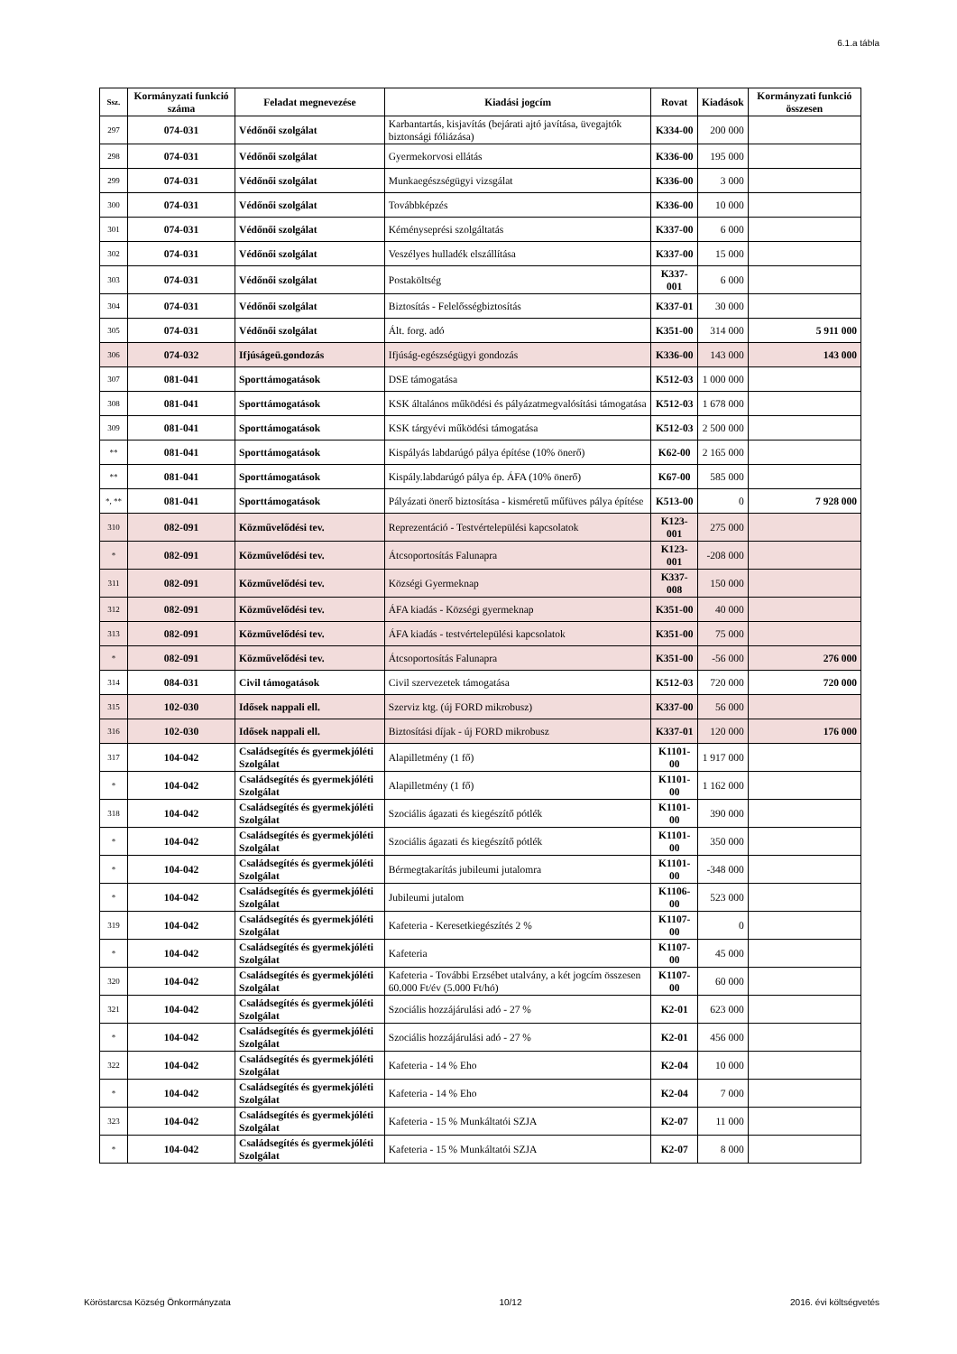6.1.a tábla
| Ssz. | Kormányzati funkció száma | Feladat megnevezése | Kiadási jogcím | Rovat | Kiadások | Kormányzati funkció összesen |
| --- | --- | --- | --- | --- | --- | --- |
| 297 | 074-031 | Védőnői szolgálat | Karbantartás, kisjavítás (bejárati ajtó javítása, üvegajtók biztonsági fóliázása) | K334-00 | 200 000 | |
| 298 | 074-031 | Védőnői szolgálat | Gyermekorvosi ellátás | K336-00 | 195 000 | |
| 299 | 074-031 | Védőnői szolgálat | Munkaegészségügyi vizsgálat | K336-00 | 3 000 | |
| 300 | 074-031 | Védőnői szolgálat | Továbbképzés | K336-00 | 10 000 | |
| 301 | 074-031 | Védőnői szolgálat | Kéményseprési szolgáltatás | K337-00 | 6 000 | |
| 302 | 074-031 | Védőnői szolgálat | Veszélyes hulladék elszállítása | K337-00 | 15 000 | |
| 303 | 074-031 | Védőnői szolgálat | Postaköltség | K337-001 | 6 000 | |
| 304 | 074-031 | Védőnői szolgálat | Biztosítás - Felelősségbiztosítás | K337-01 | 30 000 | |
| 305 | 074-031 | Védőnői szolgálat | Ált. forg. adó | K351-00 | 314 000 | 5 911 000 |
| 306 | 074-032 | Ifjúságeü.gondozás | Ifjúság-egészségügyi gondozás | K336-00 | 143 000 | 143 000 |
| 307 | 081-041 | Sporttámogatások | DSE támogatása | K512-03 | 1 000 000 | |
| 308 | 081-041 | Sporttámogatások | KSK általános működési és pályázatmegvalósítási támogatása | K512-03 | 1 678 000 | |
| 309 | 081-041 | Sporttámogatások | KSK tárgyévi működési támogatása | K512-03 | 2 500 000 | |
| ** | 081-041 | Sporttámogatások | Kispályás labdarúgó pálya építése (10% önerő) | K62-00 | 2 165 000 | |
| ** | 081-041 | Sporttámogatások | Kispály.labdarúgó pálya ép. ÁFA (10% önerő) | K67-00 | 585 000 | |
| *, ** | 081-041 | Sporttámogatások | Pályázati önerő biztosítása - kisméretű műfüves pálya építése | K513-00 | 0 | 7 928 000 |
| 310 | 082-091 | Közművelődési tev. | Reprezentáció - Testvértelepülési kapcsolatok | K123-001 | 275 000 | |
| * | 082-091 | Közművelődési tev. | Átcsoportosítás Falunapra | K123-001 | -208 000 | |
| 311 | 082-091 | Közművelődési tev. | Községi Gyermeknap | K337-008 | 150 000 | |
| 312 | 082-091 | Közművelődési tev. | ÁFA kiadás - Községi gyermeknap | K351-00 | 40 000 | |
| 313 | 082-091 | Közművelődési tev. | ÁFA kiadás - testvértelepülési kapcsolatok | K351-00 | 75 000 | |
| * | 082-091 | Közművelődési tev. | Átcsoportosítás Falunapra | K351-00 | -56 000 | 276 000 |
| 314 | 084-031 | Civil támogatások | Civil szervezetek támogatása | K512-03 | 720 000 | 720 000 |
| 315 | 102-030 | Idősek nappali ell. | Szerviz ktg. (új FORD mikrobusz) | K337-00 | 56 000 | |
| 316 | 102-030 | Idősek nappali ell. | Biztosítási díjak - új FORD mikrobusz | K337-01 | 120 000 | 176 000 |
| 317 | 104-042 | Családsegítés és gyermekjóléti Szolgálat | Alapilletmény (1 fő) | K1101-00 | 1 917 000 | |
| * | 104-042 | Családsegítés és gyermekjóléti Szolgálat | Alapilletmény (1 fő) | K1101-00 | 1 162 000 | |
| 318 | 104-042 | Családsegítés és gyermekjóléti Szolgálat | Szociális ágazati és kiegészítő pótlék | K1101-00 | 390 000 | |
| * | 104-042 | Családsegítés és gyermekjóléti Szolgálat | Szociális ágazati és kiegészítő pótlék | K1101-00 | 350 000 | |
| * | 104-042 | Családsegítés és gyermekjóléti Szolgálat | Bérmegtakarítás jubileumi jutalomra | K1101-00 | -348 000 | |
| * | 104-042 | Családsegítés és gyermekjóléti Szolgálat | Jubileumi jutalom | K1106-00 | 523 000 | |
| 319 | 104-042 | Családsegítés és gyermekjóléti Szolgálat | Kafeteria - Keresetkiegészítés 2 % | K1107-00 | 0 | |
| * | 104-042 | Családsegítés és gyermekjóléti Szolgálat | Kafeteria | K1107-00 | 45 000 | |
| 320 | 104-042 | Családsegítés és gyermekjóléti Szolgálat | Kafeteria - További Erzsébet utalvány, a két jogcím összesen 60.000 Ft/év (5.000 Ft/hó) | K1107-00 | 60 000 | |
| 321 | 104-042 | Családsegítés és gyermekjóléti Szolgálat | Szociális hozzájárulási adó - 27 % | K2-01 | 623 000 | |
| * | 104-042 | Családsegítés és gyermekjóléti Szolgálat | Szociális hozzájárulási adó - 27 % | K2-01 | 456 000 | |
| 322 | 104-042 | Családsegítés és gyermekjóléti Szolgálat | Kafeteria - 14 % Eho | K2-04 | 10 000 | |
| * | 104-042 | Családsegítés és gyermekjóléti Szolgálat | Kafeteria - 14 % Eho | K2-04 | 7 000 | |
| 323 | 104-042 | Családsegítés és gyermekjóléti Szolgálat | Kafeteria - 15 % Munkáltatói SZJA | K2-07 | 11 000 | |
| * | 104-042 | Családsegítés és gyermekjóléti Szolgálat | Kafeteria - 15 % Munkáltatói SZJA | K2-07 | 8 000 | |
Köröstarcsa Község Önkormányzata 10/12 2016. évi költségvetés